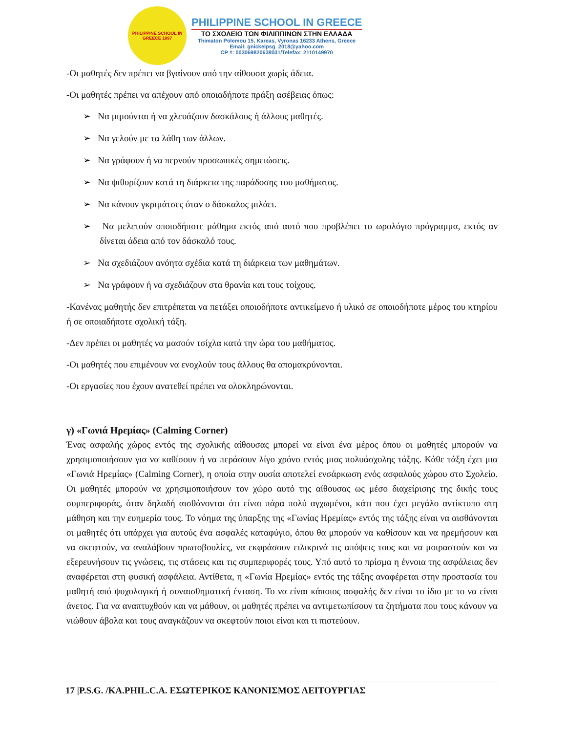PHILIPPINE SCHOOL IN GREECE 1997
PHILIPPINE SCHOOL IN GREECE
ΤΟ ΣΧΟΛΕΙΟ ΤΩΝ ΦΙΛΙΠΠΙΝΩΝ ΣΤΗΝ ΕΛΛΑΔΑ
Thimaton Polemou 15, Kareas, Vyronas 16233 Athens, Greece
Email: gnickelpsg_2018@yahoo.com
CP #: 003069820638031/Telefax: 2110149970
-Οι μαθητές δεν πρέπει να βγαίνουν από την αίθουσα χωρίς άδεια.
-Οι μαθητές πρέπει να απέχουν από οποιαδήποτε πράξη ασέβειας όπως:
➢ Να μιμούνται ή να χλευάζουν δασκάλους ή άλλους μαθητές.
➢ Να γελούν με τα λάθη των άλλων.
➢ Να γράφουν ή να περνούν προσωπικές σημειώσεις.
➢ Να ψιθυρίζουν κατά τη διάρκεια της παράδοσης του μαθήματος.
➢ Να κάνουν γκριμάτσες όταν ο δάσκαλος μιλάει.
➢ Να μελετούν οποιοδήποτε μάθημα εκτός από αυτό που προβλέπει το ωρολόγιο πρόγραμμα, εκτός αν δίνεται άδεια από τον δάσκαλό τους.
➢ Να σχεδιάζουν ανόητα σχέδια κατά τη διάρκεια των μαθημάτων.
➢ Να γράφουν ή να σχεδιάζουν στα θρανία και τους τοίχους.
-Κανένας μαθητής δεν επιτρέπεται να πετάξει οποιοδήποτε αντικείμενο ή υλικό σε οποιοδήποτε μέρος του κτηρίου ή σε οποιαδήποτε σχολική τάξη.
-Δεν πρέπει οι μαθητές να μασούν τσίχλα κατά την ώρα του μαθήματος.
-Οι μαθητές που επιμένουν να ενοχλούν τους άλλους θα απομακρύνονται.
-Οι εργασίες που έχουν ανατεθεί πρέπει να ολοκληρώνονται.
γ) «Γωνιά Ηρεμίας» (Calming Corner)
Ένας ασφαλής χώρος εντός της σχολικής αίθουσας μπορεί να είναι ένα μέρος όπου οι μαθητές μπορούν να χρησιμοποιήσουν για να καθίσουν ή να περάσουν λίγο χρόνο εντός μιας πολυάσχολης τάξης. Κάθε τάξη έχει μια «Γωνιά Ηρεμίας» (Calming Corner), η οποία στην ουσία αποτελεί ενσάρκωση ενός ασφαλούς χώρου στο Σχολείο. Οι μαθητές μπορούν να χρησιμοποιήσουν τον χώρο αυτό της αίθουσας ως μέσο διαχείρισης της δικής τους συμπεριφοράς, όταν δηλαδή αισθάνονται ότι είναι πάρα πολύ αγχωμένοι, κάτι που έχει μεγάλο αντίκτυπο στη μάθηση και την ευημερία τους. Το νόημα της ύπαρξης της «Γωνίας Ηρεμίας» εντός της τάξης είναι να αισθάνονται οι μαθητές ότι υπάρχει για αυτούς ένα ασφαλές καταφύγιο, όπου θα μπορούν να καθίσουν και να ηρεμήσουν και να σκεφτούν, να αναλάβουν πρωτοβουλίες, να εκφράσουν ειλικρινά τις απόψεις τους και να μοιραστούν και να εξερευνήσουν τις γνώσεις, τις στάσεις και τις συμπεριφορές τους. Υπό αυτό το πρίσμα η έννοια της ασφάλειας δεν αναφέρεται στη φυσική ασφάλεια. Αντίθετα, η «Γωνία Ηρεμίας» εντός της τάξης αναφέρεται στην προστασία του μαθητή από ψυχολογική ή συναισθηματική ένταση. Το να είναι κάποιος ασφαλής δεν είναι το ίδιο με το να είναι άνετος. Για να αναπτυχθούν και να μάθουν, οι μαθητές πρέπει να αντιμετωπίσουν τα ζητήματα που τους κάνουν να νιώθουν άβολα και τους αναγκάζουν να σκεφτούν ποιοι είναι και τι πιστεύουν.
17 |P.S.G. /KA.PHIL.C.A. ΕΣΩΤΕΡΙΚΟΣ ΚΑΝΟΝΙΣΜΟΣ ΛΕΙΤΟΥΡΓΙΑΣ